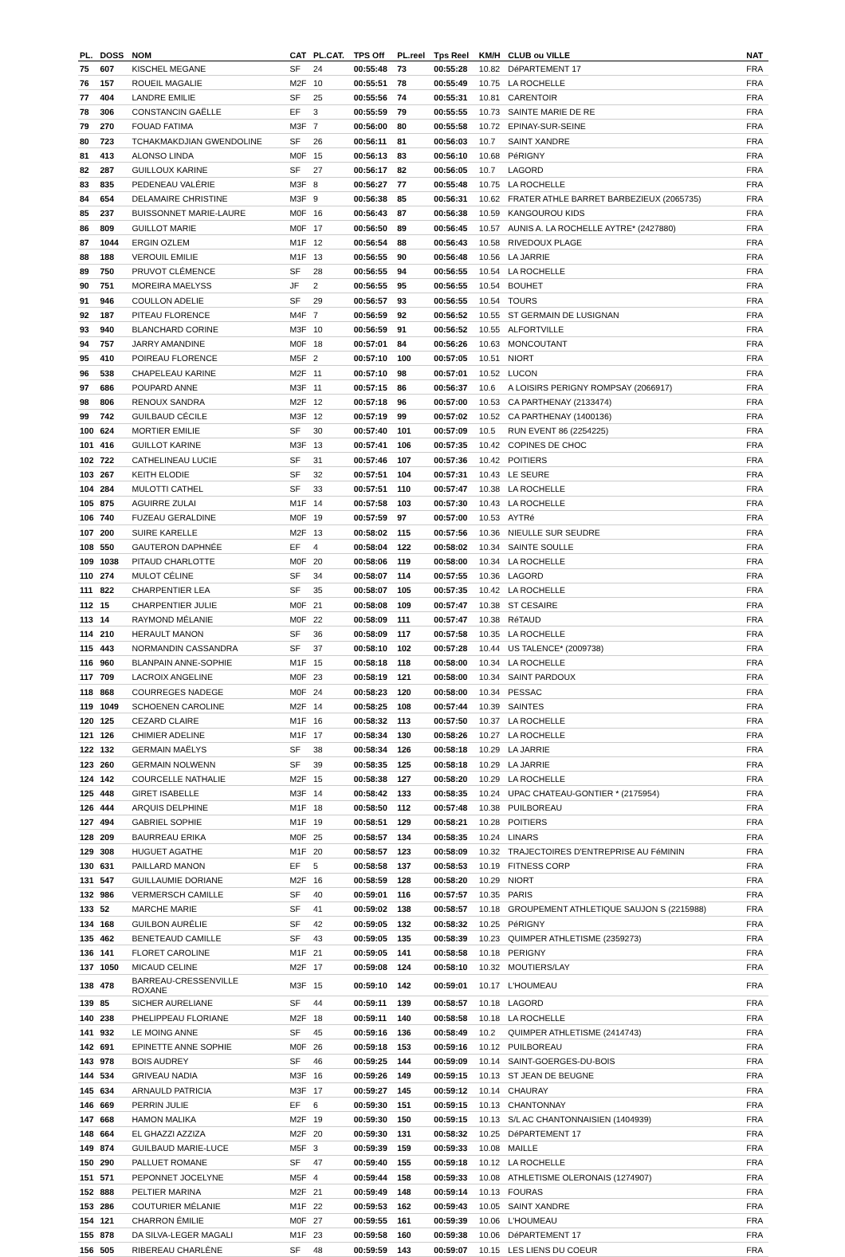| PL. | DOSS | NOM | CAT | PL.CAT. | TPS Off | PL.reel | Tps Reel | KM/H | CLUB ou VILLE | NAT |
| --- | --- | --- | --- | --- | --- | --- | --- | --- | --- | --- |
| 75 | 607 | KISCHEL MEGANE | SF | 24 | 00:55:48 | 73 | 00:55:28 | 10.82 | DéPARTEMENT 17 | FRA |
| 76 | 157 | ROUEIL MAGALIE | M2F | 10 | 00:55:51 | 78 | 00:55:49 | 10.75 | LA ROCHELLE | FRA |
| 77 | 404 | LANDRE EMILIE | SF | 25 | 00:55:56 | 74 | 00:55:31 | 10.81 | CARENTOIR | FRA |
| 78 | 306 | CONSTANCIN GAËLLE | EF | 3 | 00:55:59 | 79 | 00:55:55 | 10.73 | SAINTE MARIE DE RE | FRA |
| 79 | 270 | FOUAD FATIMA | M3F | 7 | 00:56:00 | 80 | 00:55:58 | 10.72 | EPINAY-SUR-SEINE | FRA |
| 80 | 723 | TCHAKMAKDJIAN GWENDOLINE | SF | 26 | 00:56:11 | 81 | 00:56:03 | 10.7 | SAINT XANDRE | FRA |
| 81 | 413 | ALONSO LINDA | M0F | 15 | 00:56:13 | 83 | 00:56:10 | 10.68 | PéRIGNY | FRA |
| 82 | 287 | GUILLOUX KARINE | SF | 27 | 00:56:17 | 82 | 00:56:05 | 10.7 | LAGORD | FRA |
| 83 | 835 | PEDENEAU VALÉRIE | M3F | 8 | 00:56:27 | 77 | 00:55:48 | 10.75 | LA ROCHELLE | FRA |
| 84 | 654 | DELAMAIRE CHRISTINE | M3F | 9 | 00:56:38 | 85 | 00:56:31 | 10.62 | FRATER ATHLE BARRET BARBEZIEUX (2065735) | FRA |
| 85 | 237 | BUISSONNET MARIE-LAURE | M0F | 16 | 00:56:43 | 87 | 00:56:38 | 10.59 | KANGOUROU KIDS | FRA |
| 86 | 809 | GUILLOT MARIE | M0F | 17 | 00:56:50 | 89 | 00:56:45 | 10.57 | AUNIS A. LA ROCHELLE AYTRE* (2427880) | FRA |
| 87 | 1044 | ERGIN OZLEM | M1F | 12 | 00:56:54 | 88 | 00:56:43 | 10.58 | RIVEDOUX PLAGE | FRA |
| 88 | 188 | VEROUIL EMILIE | M1F | 13 | 00:56:55 | 90 | 00:56:48 | 10.56 | LA JARRIE | FRA |
| 89 | 750 | PRUVOT CLÉMENCE | SF | 28 | 00:56:55 | 94 | 00:56:55 | 10.54 | LA ROCHELLE | FRA |
| 90 | 751 | MOREIRA MAELYSS | JF | 2 | 00:56:55 | 95 | 00:56:55 | 10.54 | BOUHET | FRA |
| 91 | 946 | COULLON ADELIE | SF | 29 | 00:56:57 | 93 | 00:56:55 | 10.54 | TOURS | FRA |
| 92 | 187 | PITEAU FLORENCE | M4F | 7 | 00:56:59 | 92 | 00:56:52 | 10.55 | ST GERMAIN DE LUSIGNAN | FRA |
| 93 | 940 | BLANCHARD CORINE | M3F | 10 | 00:56:59 | 91 | 00:56:52 | 10.55 | ALFORTVILLE | FRA |
| 94 | 757 | JARRY AMANDINE | M0F | 18 | 00:57:01 | 84 | 00:56:26 | 10.63 | MONCOUTANT | FRA |
| 95 | 410 | POIREAU FLORENCE | M5F | 2 | 00:57:10 | 100 | 00:57:05 | 10.51 | NIORT | FRA |
| 96 | 538 | CHAPELEAU KARINE | M2F | 11 | 00:57:10 | 98 | 00:57:01 | 10.52 | LUCON | FRA |
| 97 | 686 | POUPARD ANNE | M3F | 11 | 00:57:15 | 86 | 00:56:37 | 10.6 | A LOISIRS PERIGNY ROMPSAY (2066917) | FRA |
| 98 | 806 | RENOUX SANDRA | M2F | 12 | 00:57:18 | 96 | 00:57:00 | 10.53 | CA PARTHENAY (2133474) | FRA |
| 99 | 742 | GUILBAUD CÉCILE | M3F | 12 | 00:57:19 | 99 | 00:57:02 | 10.52 | CA PARTHENAY (1400136) | FRA |
| 100 | 624 | MORTIER EMILIE | SF | 30 | 00:57:40 | 101 | 00:57:09 | 10.5 | RUN EVENT 86 (2254225) | FRA |
| 101 | 416 | GUILLOT KARINE | M3F | 13 | 00:57:41 | 106 | 00:57:35 | 10.42 | COPINES DE CHOC | FRA |
| 102 | 722 | CATHELINEAU LUCIE | SF | 31 | 00:57:46 | 107 | 00:57:36 | 10.42 | POITIERS | FRA |
| 103 | 267 | KEITH ELODIE | SF | 32 | 00:57:51 | 104 | 00:57:31 | 10.43 | LE SEURE | FRA |
| 104 | 284 | MULOTTI CATHEL | SF | 33 | 00:57:51 | 110 | 00:57:47 | 10.38 | LA ROCHELLE | FRA |
| 105 | 875 | AGUIRRE ZULAI | M1F | 14 | 00:57:58 | 103 | 00:57:30 | 10.43 | LA ROCHELLE | FRA |
| 106 | 740 | FUZEAU GERALDINE | M0F | 19 | 00:57:59 | 97 | 00:57:00 | 10.53 | AYTRé | FRA |
| 107 | 200 | SUIRE KARELLE | M2F | 13 | 00:58:02 | 115 | 00:57:56 | 10.36 | NIEULLE SUR SEUDRE | FRA |
| 108 | 550 | GAUTERON DAPHNÉE | EF | 4 | 00:58:04 | 122 | 00:58:02 | 10.34 | SAINTE SOULLE | FRA |
| 109 | 1038 | PITAUD CHARLOTTE | M0F | 20 | 00:58:06 | 119 | 00:58:00 | 10.34 | LA ROCHELLE | FRA |
| 110 | 274 | MULOT CÉLINE | SF | 34 | 00:58:07 | 114 | 00:57:55 | 10.36 | LAGORD | FRA |
| 111 | 822 | CHARPENTIER LEA | SF | 35 | 00:58:07 | 105 | 00:57:35 | 10.42 | LA ROCHELLE | FRA |
| 112 | 15 | CHARPENTIER JULIE | M0F | 21 | 00:58:08 | 109 | 00:57:47 | 10.38 | ST CESAIRE | FRA |
| 113 | 14 | RAYMOND MÉLANIE | M0F | 22 | 00:58:09 | 111 | 00:57:47 | 10.38 | RéTAUD | FRA |
| 114 | 210 | HERAULT MANON | SF | 36 | 00:58:09 | 117 | 00:57:58 | 10.35 | LA ROCHELLE | FRA |
| 115 | 443 | NORMANDIN CASSANDRA | SF | 37 | 00:58:10 | 102 | 00:57:28 | 10.44 | US TALENCE* (2009738) | FRA |
| 116 | 960 | BLANPAIN ANNE-SOPHIE | M1F | 15 | 00:58:18 | 118 | 00:58:00 | 10.34 | LA ROCHELLE | FRA |
| 117 | 709 | LACROIX ANGELINE | M0F | 23 | 00:58:19 | 121 | 00:58:00 | 10.34 | SAINT PARDOUX | FRA |
| 118 | 868 | COURREGES NADEGE | M0F | 24 | 00:58:23 | 120 | 00:58:00 | 10.34 | PESSAC | FRA |
| 119 | 1049 | SCHOENEN CAROLINE | M2F | 14 | 00:58:25 | 108 | 00:57:44 | 10.39 | SAINTES | FRA |
| 120 | 125 | CEZARD CLAIRE | M1F | 16 | 00:58:32 | 113 | 00:57:50 | 10.37 | LA ROCHELLE | FRA |
| 121 | 126 | CHIMIER ADELINE | M1F | 17 | 00:58:34 | 130 | 00:58:26 | 10.27 | LA ROCHELLE | FRA |
| 122 | 132 | GERMAIN MAËLYS | SF | 38 | 00:58:34 | 126 | 00:58:18 | 10.29 | LA JARRIE | FRA |
| 123 | 260 | GERMAIN NOLWENN | SF | 39 | 00:58:35 | 125 | 00:58:18 | 10.29 | LA JARRIE | FRA |
| 124 | 142 | COURCELLE NATHALIE | M2F | 15 | 00:58:38 | 127 | 00:58:20 | 10.29 | LA ROCHELLE | FRA |
| 125 | 448 | GIRET ISABELLE | M3F | 14 | 00:58:42 | 133 | 00:58:35 | 10.24 | UPAC CHATEAU-GONTIER * (2175954) | FRA |
| 126 | 444 | ARQUIS DELPHINE | M1F | 18 | 00:58:50 | 112 | 00:57:48 | 10.38 | PUILBOREAU | FRA |
| 127 | 494 | GABRIEL SOPHIE | M1F | 19 | 00:58:51 | 129 | 00:58:21 | 10.28 | POITIERS | FRA |
| 128 | 209 | BAURREAU ERIKA | M0F | 25 | 00:58:57 | 134 | 00:58:35 | 10.24 | LINARS | FRA |
| 129 | 308 | HUGUET AGATHE | M1F | 20 | 00:58:57 | 123 | 00:58:09 | 10.32 | TRAJECTOIRES D'ENTREPRISE AU FéMININ | FRA |
| 130 | 631 | PAILLARD MANON | EF | 5 | 00:58:58 | 137 | 00:58:53 | 10.19 | FITNESS CORP | FRA |
| 131 | 547 | GUILLAUMIE DORIANE | M2F | 16 | 00:58:59 | 128 | 00:58:20 | 10.29 | NIORT | FRA |
| 132 | 986 | VERMERSCH CAMILLE | SF | 40 | 00:59:01 | 116 | 00:57:57 | 10.35 | PARIS | FRA |
| 133 | 52 | MARCHE MARIE | SF | 41 | 00:59:02 | 138 | 00:58:57 | 10.18 | GROUPEMENT ATHLETIQUE SAUJON S (2215988) | FRA |
| 134 | 168 | GUILBON AURÉLIE | SF | 42 | 00:59:05 | 132 | 00:58:32 | 10.25 | PéRIGNY | FRA |
| 135 | 462 | BENETEAUD CAMILLE | SF | 43 | 00:59:05 | 135 | 00:58:39 | 10.23 | QUIMPER ATHLETISME (2359273) | FRA |
| 136 | 141 | FLORET CAROLINE | M1F | 21 | 00:59:05 | 141 | 00:58:58 | 10.18 | PERIGNY | FRA |
| 137 | 1050 | MICAUD CELINE | M2F | 17 | 00:59:08 | 124 | 00:58:10 | 10.32 | MOUTIERS/LAY | FRA |
| 138 | 478 | BARREAU-CRESSENVILLE ROXANE | M3F | 15 | 00:59:10 | 142 | 00:59:01 | 10.17 | L'HOUMEAU | FRA |
| 139 | 85 | SICHER AURELIANE | SF | 44 | 00:59:11 | 139 | 00:58:57 | 10.18 | LAGORD | FRA |
| 140 | 238 | PHELIPPEAU FLORIANE | M2F | 18 | 00:59:11 | 140 | 00:58:58 | 10.18 | LA ROCHELLE | FRA |
| 141 | 932 | LE MOING ANNE | SF | 45 | 00:59:16 | 136 | 00:58:49 | 10.2 | QUIMPER ATHLETISME (2414743) | FRA |
| 142 | 691 | EPINETTE ANNE SOPHIE | M0F | 26 | 00:59:18 | 153 | 00:59:16 | 10.12 | PUILBOREAU | FRA |
| 143 | 978 | BOIS AUDREY | SF | 46 | 00:59:25 | 144 | 00:59:09 | 10.14 | SAINT-GOERGES-DU-BOIS | FRA |
| 144 | 534 | GRIVEAU NADIA | M3F | 16 | 00:59:26 | 149 | 00:59:15 | 10.13 | ST JEAN DE BEUGNE | FRA |
| 145 | 634 | ARNAULD PATRICIA | M3F | 17 | 00:59:27 | 145 | 00:59:12 | 10.14 | CHAURAY | FRA |
| 146 | 669 | PERRIN JULIE | EF | 6 | 00:59:30 | 151 | 00:59:15 | 10.13 | CHANTONNAY | FRA |
| 147 | 668 | HAMON MALIKA | M2F | 19 | 00:59:30 | 150 | 00:59:15 | 10.13 | S/L AC CHANTONNAISIEN (1404939) | FRA |
| 148 | 664 | EL GHAZZI AZZIZA | M2F | 20 | 00:59:30 | 131 | 00:58:32 | 10.25 | DéPARTEMENT 17 | FRA |
| 149 | 874 | GUILBAUD MARIE-LUCE | M5F | 3 | 00:59:39 | 159 | 00:59:33 | 10.08 | MAILLE | FRA |
| 150 | 290 | PALLUET ROMANE | SF | 47 | 00:59:40 | 155 | 00:59:18 | 10.12 | LA ROCHELLE | FRA |
| 151 | 571 | PEPONNET JOCELYNE | M5F | 4 | 00:59:44 | 158 | 00:59:33 | 10.08 | ATHLETISME OLERONAIS (1274907) | FRA |
| 152 | 888 | PELTIER MARINA | M2F | 21 | 00:59:49 | 148 | 00:59:14 | 10.13 | FOURAS | FRA |
| 153 | 286 | COUTURIER MÉLANIE | M1F | 22 | 00:59:53 | 162 | 00:59:43 | 10.05 | SAINT XANDRE | FRA |
| 154 | 121 | CHARRON ÉMILIE | M0F | 27 | 00:59:55 | 161 | 00:59:39 | 10.06 | L'HOUMEAU | FRA |
| 155 | 878 | DA SILVA-LEGER MAGALI | M1F | 23 | 00:59:58 | 160 | 00:59:38 | 10.06 | DéPARTEMENT 17 | FRA |
| 156 | 505 | RIBEREAU CHARLÈNE | SF | 48 | 00:59:59 | 143 | 00:59:07 | 10.15 | LES LIENS DU COEUR | FRA |